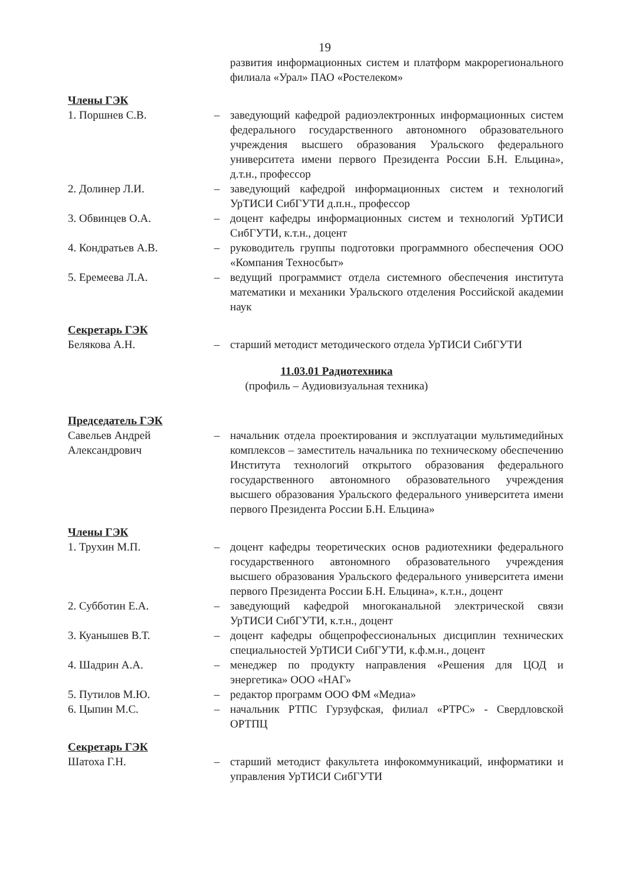19
развития информационных систем и платформ макрорегионального филиала «Урал» ПАО «Ростелеком»
Члены ГЭК
1. Поршнев С.В. – заведующий кафедрой радиоэлектронных информационных систем федерального государственного автономного образовательного учреждения высшего образования Уральского федерального университета имени первого Президента России Б.Н. Ельцина», д.т.н., профессор
2. Долинер Л.И. – заведующий кафедрой информационных систем и технологий УрТИСИ СибГУТИ д.п.н., профессор
3. Обвинцев О.А. – доцент кафедры информационных систем и технологий УрТИСИ СибГУТИ, к.т.н., доцент
4. Кондратьев А.В. – руководитель группы подготовки программного обеспечения ООО «Компания Техносбыт»
5. Еремеева Л.А. – ведущий программист отдела системного обеспечения института математики и механики Уральского отделения Российской академии наук
Секретарь ГЭК
Белякова А.Н. – старший методист методического отдела УрТИСИ СибГУТИ
11.03.01 Радиотехника
(профиль – Аудиовизуальная техника)
Председатель ГЭК
Савельев Андрей Александрович
– начальник отдела проектирования и эксплуатации мультимедийных комплексов – заместитель начальника по техническому обеспечению Института технологий открытого образования федерального государственного автономного образовательного учреждения высшего образования Уральского федерального университета имени первого Президента России Б.Н. Ельцина»
Члены ГЭК
1. Трухин М.П. – доцент кафедры теоретических основ радиотехники федерального государственного автономного образовательного учреждения высшего образования Уральского федерального университета имени первого Президента России Б.Н. Ельцина», к.т.н., доцент
2. Субботин Е.А. – заведующий кафедрой многоканальной электрической связи УрТИСИ СибГУТИ, к.т.н., доцент
3. Куанышев В.Т. – доцент кафедры общепрофессиональных дисциплин технических специальностей УрТИСИ СибГУТИ, к.ф.м.н., доцент
4. Шадрин А.А. – менеджер по продукту направления «Решения для ЦОД и энергетика» ООО «НАГ»
5. Путилов М.Ю. – редактор программ ООО ФМ «Медиа»
6. Цыпин М.С. – начальник РТПС Гурзуфская, филиал «РТРС» - Свердловской ОРТПЦ
Секретарь ГЭК
Шатоха Г.Н. – старший методист факультета инфокоммуникаций, информатики и управления УрТИСИ СибГУТИ